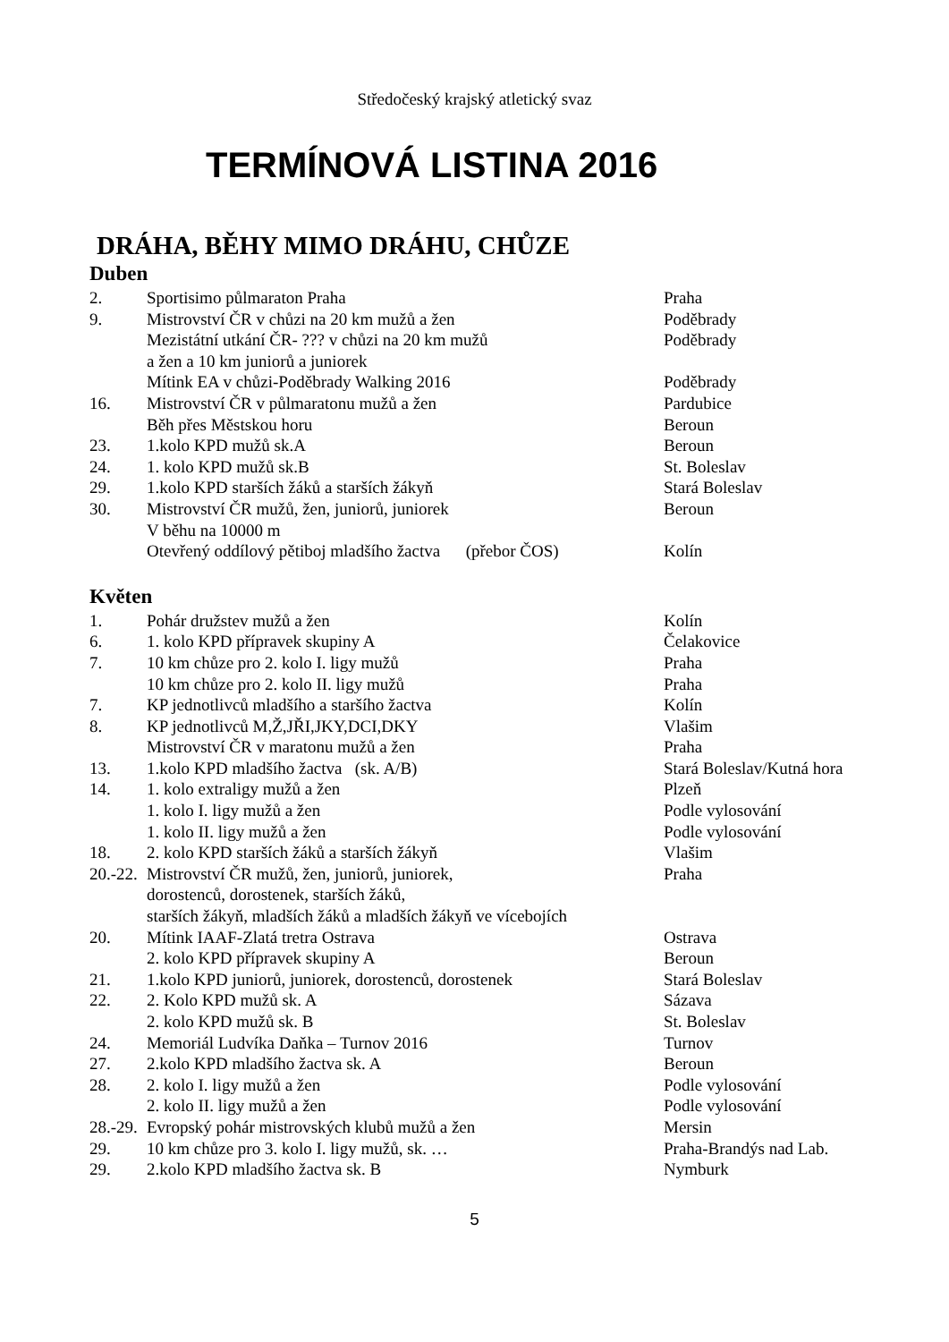Středočeský krajský atletický svaz
TERMÍNOVÁ LISTINA 2016
DRÁHA, BĚHY MIMO DRÁHU, CHŮZE
Duben
2. Sportisimo půlmaraton Praha Praha
9. Mistrovství ČR v chůzi na 20 km mužů a žen Poděbrady
Mezistátní utkání ČR- ??? v chůzi na 20 km mužů Poděbrady
a žen a 10 km juniorů a juniorek
Mítink EA v chůzi-Poděbrady Walking 2016 Poděbrady
16. Mistrovství ČR v půlmaratonu mužů a žen Pardubice
Běh přes Městskou horu Beroun
23. 1.kolo KPD mužů sk.A Beroun
24. 1. kolo KPD mužů sk.B St. Boleslav
29. 1.kolo KPD starších žáků a starších žákyň Stará Boleslav
30. Mistrovství ČR mužů, žen, juniorů, juniorek Beroun
V běhu na 10000 m
Otevřený oddílový pětiboj mladšího žactva (přebor ČOS) Kolín
Květen
1. Pohár družstev mužů a žen Kolín
6. 1. kolo KPD přípravek skupiny A Čelakovice
7. 10 km chůze pro 2. kolo I. ligy mužů Praha
10 km chůze pro 2. kolo II. ligy mužů Praha
7. KP jednotlivců mladšího a staršího žactva Kolín
8. KP jednotlivců M,Ž,JŘI,JKY,DCI,DKY Vlašim
Mistrovství ČR v maratonu mužů a žen Praha
13. 1.kolo KPD mladšího žactva (sk. A/B) Stará Boleslav/Kutná hora
14. 1. kolo extraligy mužů a žen Plzeň
1. kolo I. ligy mužů a žen Podle vylosování
1. kolo II. ligy mužů a žen Podle vylosování
18. 2. kolo KPD starších žáků a starších žákyň Vlašim
20.-22. Mistrovství ČR mužů, žen, juniorů, juniorek, Praha
dorostenců, dorostenek, starších žáků,
starších žákyň, mladších žáků a mladších žákyň ve vícebojích
20. Mítink IAAF-Zlatá tretra Ostrava Ostrava
2. kolo KPD přípravek skupiny A Beroun
21. 1.kolo KPD juniorů, juniorek, dorostenců, dorostenek Stará Boleslav
22. 2. Kolo KPD mužů sk. A Sázava
2. kolo KPD mužů sk. B St. Boleslav
24. Memoriál Ludvíka Daňka – Turnov 2016 Turnov
27. 2.kolo KPD mladšího žactva sk. A Beroun
28. 2. kolo I. ligy mužů a žen Podle vylosování
2. kolo II. ligy mužů a žen Podle vylosování
28.-29. Evropský pohár mistrovských klubů mužů a žen Mersin
29. 10 km chůze pro 3. kolo I. ligy mužů, sk. … Praha-Brandýs nad Lab.
29. 2.kolo KPD mladšího žactva sk. B Nymburk
5